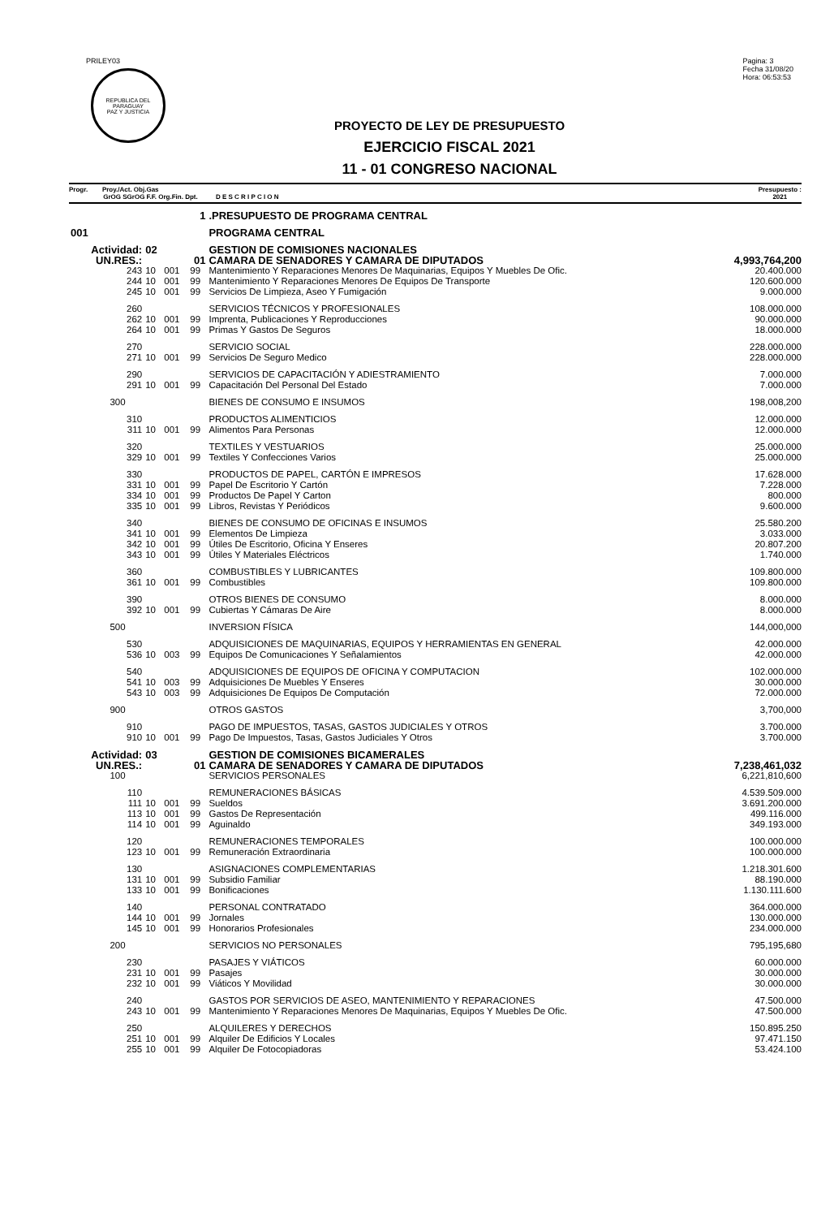PRILEY03
REPUBLICA DEL PARAGUAY
PAZ Y JUSTICIA
Pagina: 3
Fecha 31/08/20
Hora: 06:53:53
PROYECTO DE LEY DE PRESUPUESTO
EJERCICIO FISCAL 2021
11 - 01 CONGRESO NACIONAL
Progr. Proy./Act. Obj.Gas
GrOG SGrOG F.F. Org.Fin. Dpt. D E S C R I P C I O N
Presupuesto :
2021
| | 1 | | | | .PRESUPUESTO DE PROGRAMA CENTRAL | |
| 001 | | | | | PROGRAMA CENTRAL | |
| Actividad: | | 02 | | | GESTION DE COMISIONES NACIONALES | |
| UN.RES.: | | 01 | | | CAMARA DE SENADORES Y CAMARA DE DIPUTADOS | 4,993,764,200 |
| | 243 | 10 | 001 | 99 | Mantenimiento Y Reparaciones Menores De Maquinarias, Equipos Y Muebles De Ofic. | 20.400.000 |
| | 244 | 10 | 001 | 99 | Mantenimiento Y Reparaciones Menores De Equipos De Transporte | 120.600.000 |
| | 245 | 10 | 001 | 99 | Servicios De Limpieza, Aseo Y Fumigación | 9.000.000 |
| | 260 | | | | SERVICIOS TÉCNICOS Y PROFESIONALES | 108.000.000 |
| | 262 | 10 | 001 | 99 | Imprenta, Publicaciones Y Reproducciones | 90.000.000 |
| | 264 | 10 | 001 | 99 | Primas Y Gastos De Seguros | 18.000.000 |
| | 270 | | | | SERVICIO SOCIAL | 228.000.000 |
| | 271 | 10 | 001 | 99 | Servicios De Seguro Medico | 228.000.000 |
| | 290 | | | | SERVICIOS DE CAPACITACIÓN Y ADIESTRAMIENTO | 7.000.000 |
| | 291 | 10 | 001 | 99 | Capacitación Del Personal Del Estado | 7.000.000 |
| | 300 | | | | BIENES DE CONSUMO E INSUMOS | 198,008,200 |
| | 310 | | | | PRODUCTOS ALIMENTICIOS | 12.000.000 |
| | 311 | 10 | 001 | 99 | Alimentos Para Personas | 12.000.000 |
| | 320 | | | | TEXTILES Y VESTUARIOS | 25.000.000 |
| | 329 | 10 | 001 | 99 | Textiles Y Confecciones Varios | 25.000.000 |
| | 330 | | | | PRODUCTOS DE PAPEL, CARTÓN E IMPRESOS | 17.628.000 |
| | 331 | 10 | 001 | 99 | Papel De Escritorio Y Cartón | 7.228.000 |
| | 334 | 10 | 001 | 99 | Productos De Papel Y Carton | 800.000 |
| | 335 | 10 | 001 | 99 | Libros, Revistas Y Periódicos | 9.600.000 |
| | 340 | | | | BIENES DE CONSUMO DE OFICINAS E INSUMOS | 25.580.200 |
| | 341 | 10 | 001 | 99 | Elementos De Limpieza | 3.033.000 |
| | 342 | 10 | 001 | 99 | Útiles De Escritorio, Oficina Y Enseres | 20.807.200 |
| | 343 | 10 | 001 | 99 | Útiles Y Materiales Eléctricos | 1.740.000 |
| | 360 | | | | COMBUSTIBLES Y LUBRICANTES | 109.800.000 |
| | 361 | 10 | 001 | 99 | Combustibles | 109.800.000 |
| | 390 | | | | OTROS BIENES DE CONSUMO | 8.000.000 |
| | 392 | 10 | 001 | 99 | Cubiertas Y Cámaras De Aire | 8.000.000 |
| | 500 | | | | INVERSION FÍSICA | 144,000,000 |
| | 530 | | | | ADQUISICIONES DE MAQUINARIAS, EQUIPOS Y HERRAMIENTAS EN GENERAL | 42.000.000 |
| | 536 | 10 | 003 | 99 | Equipos De Comunicaciones Y Señalamientos | 42.000.000 |
| | 540 | | | | ADQUISICIONES DE EQUIPOS DE OFICINA Y COMPUTACION | 102.000.000 |
| | 541 | 10 | 003 | 99 | Adquisiciones De Muebles Y Enseres | 30.000.000 |
| | 543 | 10 | 003 | 99 | Adquisiciones De Equipos De Computación | 72.000.000 |
| | 900 | | | | OTROS GASTOS | 3,700,000 |
| | 910 | | | | PAGO DE IMPUESTOS, TASAS, GASTOS JUDICIALES Y OTROS | 3.700.000 |
| | 910 | 10 | 001 | 99 | Pago De Impuestos, Tasas, Gastos Judiciales Y Otros | 3.700.000 |
| Actividad: | | 03 | | | GESTION DE COMISIONES BICAMERALES | |
| UN.RES.: | | 01 | | | CAMARA DE SENADORES Y CAMARA DE DIPUTADOS | 7,238,461,032 |
| | 100 | | | | SERVICIOS PERSONALES | 6,221,810,600 |
| | 110 | | | | REMUNERACIONES BÁSICAS | 4.539.509.000 |
| | 111 | 10 | 001 | 99 | Sueldos | 3.691.200.000 |
| | 113 | 10 | 001 | 99 | Gastos De Representación | 499.116.000 |
| | 114 | 10 | 001 | 99 | Aguinaldo | 349.193.000 |
| | 120 | | | | REMUNERACIONES TEMPORALES | 100.000.000 |
| | 123 | 10 | 001 | 99 | Remuneración Extraordinaria | 100.000.000 |
| | 130 | | | | ASIGNACIONES COMPLEMENTARIAS | 1.218.301.600 |
| | 131 | 10 | 001 | 99 | Subsidio Familiar | 88.190.000 |
| | 133 | 10 | 001 | 99 | Bonificaciones | 1.130.111.600 |
| | 140 | | | | PERSONAL CONTRATADO | 364.000.000 |
| | 144 | 10 | 001 | 99 | Jornales | 130.000.000 |
| | 145 | 10 | 001 | 99 | Honorarios Profesionales | 234.000.000 |
| | 200 | | | | SERVICIOS NO PERSONALES | 795,195,680 |
| | 230 | | | | PASAJES Y VIÁTICOS | 60.000.000 |
| | 231 | 10 | 001 | 99 | Pasajes | 30.000.000 |
| | 232 | 10 | 001 | 99 | Viáticos Y Movilidad | 30.000.000 |
| | 240 | | | | GASTOS POR SERVICIOS DE ASEO, MANTENIMIENTO Y REPARACIONES | 47.500.000 |
| | 243 | 10 | 001 | 99 | Mantenimiento Y Reparaciones Menores De Maquinarias, Equipos Y Muebles De Ofic. | 47.500.000 |
| | 250 | | | | ALQUILERES Y DERECHOS | 150.895.250 |
| | 251 | 10 | 001 | 99 | Alquiler De Edificios Y Locales | 97.471.150 |
| | 255 | 10 | 001 | 99 | Alquiler De Fotocopiadoras | 53.424.100 |